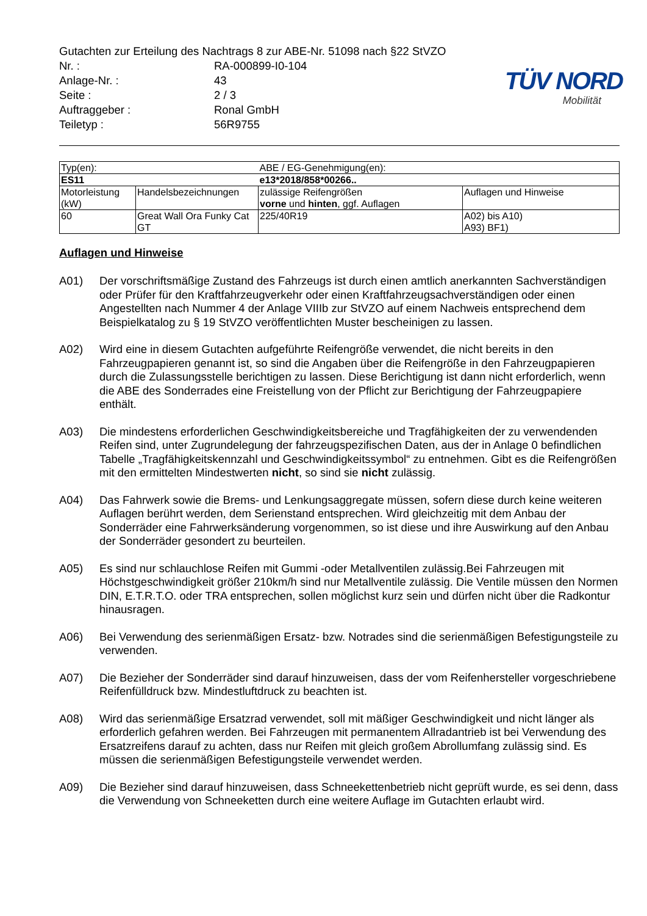TÜV NORD
Mobilität
Gutachten zur Erteilung des Nachtrags 8 zur ABE-Nr. 51098 nach §22 StVZO
Nr. :
RA-000899-I0-104
Anlage-Nr. :
43
Seite :
2 / 3
Auftraggeber :
Ronal GmbH
Teiletyp :
56R9755
| Typ(en): | | ABE / EG-Genehmigung(en): | |
| ES11 | | e13*2018/858*00266.. | |
| Motorleistung (kW) | Handelsbezeichnungen | zulässige Reifengrößen vorne und hinten , ggf. Auflagen | Auflagen und Hinweise |
| 60 | Great Wall Ora Funky Cat GT | 225/40R19 | A02) bis A10) A93) BF1) |
Auflagen und Hinweise
A01) Der vorschriftsmäßige Zustand des Fahrzeugs ist durch einen amtlich anerkannten Sachverständigen oder Prüfer für den Kraftfahrzeugverkehr oder einen Kraftfahrzeugsachverständigen oder einen Angestellten nach Nummer 4 der Anlage VIIIb zur StVZO auf einem Nachweis entsprechend dem Beispielkatalog zu § 19 StVZO veröffentlichten Muster bescheinigen zu lassen.
A02) Wird eine in diesem Gutachten aufgeführte Reifengröße verwendet, die nicht bereits in den Fahrzeugpapieren genannt ist, so sind die Angaben über die Reifengröße in den Fahrzeugpapieren durch die Zulassungsstelle berichtigen zu lassen. Diese Berichtigung ist dann nicht erforderlich, wenn die ABE des Sonderrades eine Freistellung von der Pflicht zur Berichtigung der Fahrzeugpapiere enthält.
A03) Die mindestens erforderlichen Geschwindigkeitsbereiche und Tragfähigkeiten der zu verwendenden Reifen sind, unter Zugrundelegung der fahrzeugspezifischen Daten, aus der in Anlage 0 befindlichen Tabelle „Tragfähigkeitskennzahl und Geschwindigkeitssymbol“ zu entnehmen. Gibt es die Reifengrößen mit den ermittelten Mindestwerten nicht, so sind sie nicht zulässig.
A04) Das Fahrwerk sowie die Brems- und Lenkungsaggregate müssen, sofern diese durch keine weiteren Auflagen berührt werden, dem Serienstand entsprechen. Wird gleichzeitig mit dem Anbau der Sonderräder eine Fahrwerksänderung vorgenommen, so ist diese und ihre Auswirkung auf den Anbau der Sonderräder gesondert zu beurteilen.
A05) Es sind nur schlauchlose Reifen mit Gummi -oder Metallventilen zulässig.Bei Fahrzeugen mit Höchstgeschwindigkeit größer 210km/h sind nur Metallventile zulässig. Die Ventile müssen den Normen DIN, E.T.R.T.O. oder TRA entsprechen, sollen möglichst kurz sein und dürfen nicht über die Radkontur hinausragen.
A06) Bei Verwendung des serienmäßigen Ersatz- bzw. Notrades sind die serienmäßigen Befestigungsteile zu verwenden.
A07) Die Bezieher der Sonderräder sind darauf hinzuweisen, dass der vom Reifenhersteller vorgeschriebene Reifenfülldruck bzw. Mindestluftdruck zu beachten ist.
A08) Wird das serienmäßige Ersatzrad verwendet, soll mit mäßiger Geschwindigkeit und nicht länger als erforderlich gefahren werden. Bei Fahrzeugen mit permanentem Allradantrieb ist bei Verwendung des Ersatzreifens darauf zu achten, dass nur Reifen mit gleich großem Abrollumfang zulässig sind. Es müssen die serienmäßigen Befestigungsteile verwendet werden.
A09) Die Bezieher sind darauf hinzuweisen, dass Schneekettenbetrieb nicht geprüft wurde, es sei denn, dass die Verwendung von Schneeketten durch eine weitere Auflage im Gutachten erlaubt wird.